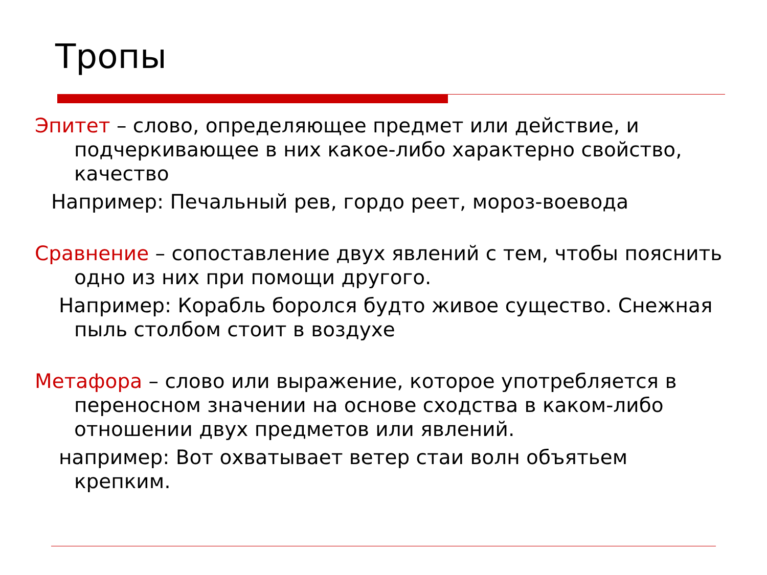Тропы
Эпитет – слово, определяющее предмет или действие, и подчеркивающее в них какое-либо характерно свойство, качество
Например: Печальный рев, гордо реет, мороз-воевода
Сравнение – сопоставление двух явлений с тем, чтобы пояснить одно из них при помощи другого.
Например: Корабль боролся будто живое существо. Снежная пыль столбом стоит в воздухе
Метафора – слово или выражение, которое употребляется в переносном значении на основе сходства в каком-либо отношении двух предметов или явлений.
например: Вот охватывает ветер стаи волн объятьем крепким.